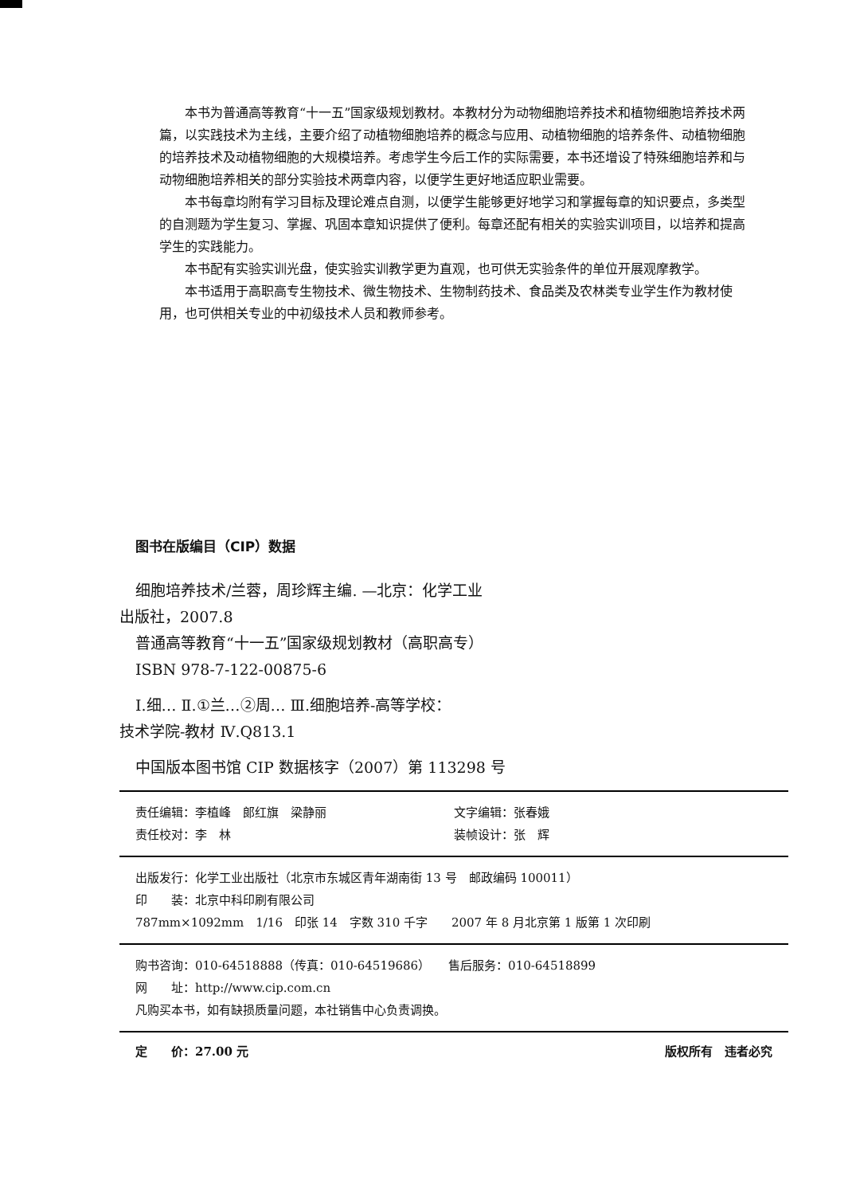本书为普通高等教育“十一五”国家级规划教材。本教材分为动物细胞培养技术和植物细胞培养技术两篇，以实践技术为主线，主要介绍了动植物细胞培养的概念与应用、动植物细胞的培养条件、动植物细胞的培养技术及动植物细胞的大规模培养。考虑学生今后工作的实际需要，本书还增设了特殊细胞培养和与动物细胞培养相关的部分实验技术两章内容，以便学生更好地适应职业需要。
本书每章均附有学习目标及理论难点自测，以便学生能够更好地学习和掌握每章的知识要点，多类型的自测题为学生复习、掌握、巩固本章知识提供了便利。每章还配有相关的实验实训项目，以培养和提高学生的实践能力。
本书配有实验实训光盘，使实验实训教学更为直观，也可供无实验条件的单位开展观摩教学。
本书适用于高职高专生物技术、微生物技术、生物制药技术、食品类及农林类专业学生作为教材使用，也可供相关专业的中初级技术人员和教师参考。
图书在版编目（CIP）数据
细胞培养技术/兰蓉，周珍辉主编. —北京：化学工业
出版社，2007.8
普通高等教育“十一五”国家级规划教材（高职高专）
ISBN 978-7-122-00875-6
Ⅰ.细… Ⅱ.①兰…②周… Ⅲ.细胞培养-高等学校：
技术学院-教材 Ⅳ.Q813.1
中国版本图书馆 CIP 数据核字（2007）第 113298 号
责任编辑：李植峰　郎红旗　梁静丽 文字编辑：张春娥
责任校对：李　林 装帧设计：张　辉
出版发行：化学工业出版社（北京市东城区青年湖南街 13 号　邮政编码 100011）
印　　装：北京中科印刷有限公司
787mm×1092mm　1/16　印张 14　字数 310 千字　　2007 年 8 月北京第 1 版第 1 次印刷
购书咨询：010-64518888（传真：010-64519686）　　售后服务：010-64518899
网　　址：http://www.cip.com.cn
凡购买本书，如有缺损质量问题，本社销售中心负责调换。
定　　价：27.00 元 版权所有　违者必究